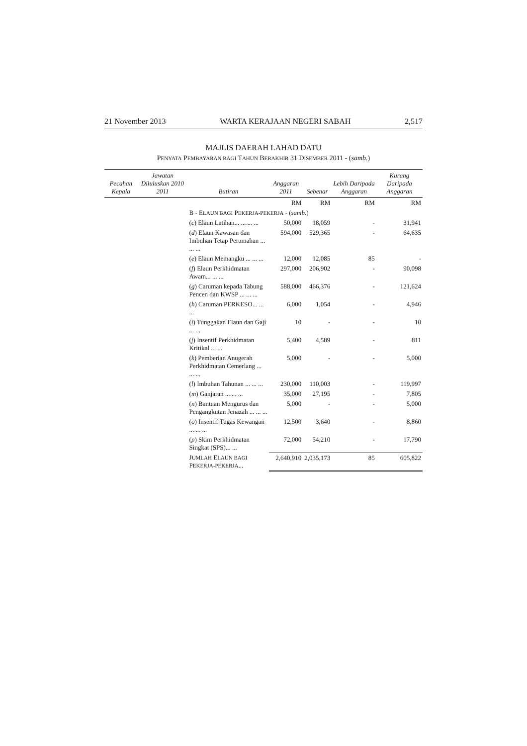21 November 2013 WARTA KERAJAAN NEGERI SABAH 2,517
MAJLIS DAERAH LAHAD DATU
PENYATA PEMBAYARAN BAGI TAHUN BERAKHIR 31 DISEMBER 2011 - (samb.)
| Pecahan Kepala | Jawatan Diluluskan 2010 2011 | Butiran | Anggaran 2011 | Sebenar | Lebih Daripada Anggaran | Kurang Daripada Anggaran |
| --- | --- | --- | --- | --- | --- | --- |
| | | | RM | RM | RM | RM |
| | | B - E LAUN BAGI P EKERJA-PEKERJA - ( samb. ) | | | | |
| | | ( c ) Elaun Latihan... ... ... ... | 50,000 | 18,059 | - | 31,941 |
| | | ( d ) Elaun Kawasan dan Imbuhan Tetap Perumahan ... ... ... | 594,000 | 529,365 | - | 64,635 |
| | | ( e ) Elaun Memangku ... ... ... | 12,000 | 12,085 | 85 | - |
| | | ( f ) Elaun Perkhidmatan Awam... ... ... | 297,000 | 206,902 | - | 90,098 |
| | | ( g ) Caruman kepada Tabung Pencen dan KWSP ... ... ... | 588,000 | 466,376 | - | 121,624 |
| | | ( h ) Caruman PERKESO... ... ... | 6,000 | 1,054 | - | 4,946 |
| | | ( i ) Tunggakan Elaun dan Gaji ... ... | 10 | - | - | 10 |
| | | ( j ) Insentif Perkhidmatan Kritikal ... ... | 5,400 | 4,589 | - | 811 |
| | | ( k ) Pemberian Anugerah Perkhidmatan Cemerlang ... ... ... | 5,000 | - | - | 5,000 |
| | | ( l ) Imbuhan Tahunan ... ... ... | 230,000 | 110,003 | - | 119,997 |
| | | ( m ) Ganjaran ... ... ... | 35,000 | 27,195 | - | 7,805 |
| | | ( n ) Bantuan Mengurus dan Pengangkutan Jenazah ... ... ... | 5,000 | - | - | 5,000 |
| | | ( o ) Insentif Tugas Kewangan ... ... ... | 12,500 | 3,640 | - | 8,860 |
| | | ( p ) Skim Perkhidmatan Singkat (SPS)... ... | 72,000 | 54,210 | - | 17,790 |
| | | J UMLAH E LAUN BAGI P EKERJA-PEKERJA ... | 2,640,910 | 2,035,173 | 85 | 605,822 |